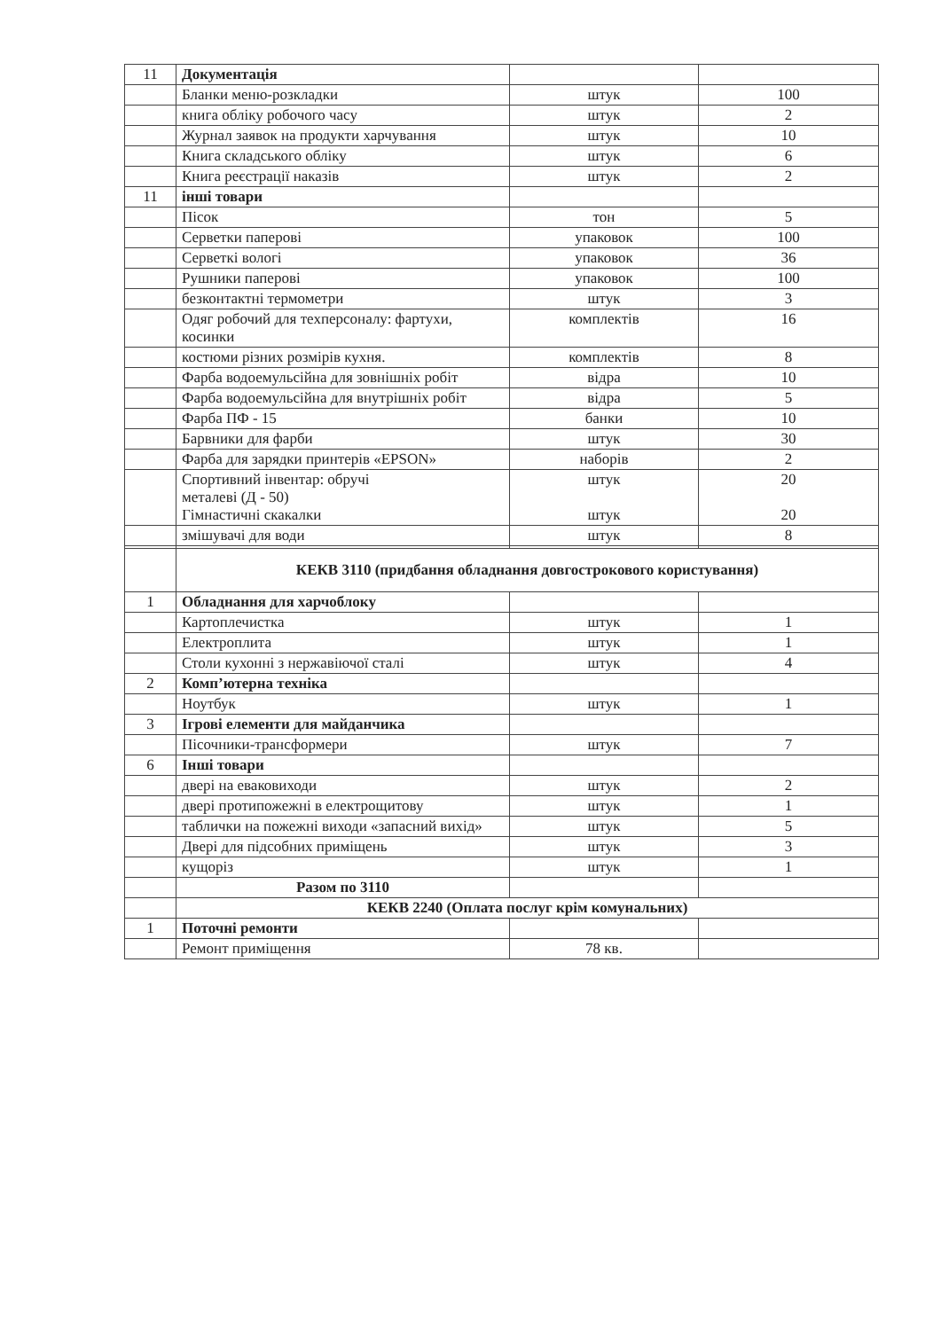| 11 | Документація | | |
| | Бланки меню-розкладки | штук | 100 |
| | книга обліку робочого часу | штук | 2 |
| | Журнал заявок на продукти харчування | штук | 10 |
| | Книга складського обліку | штук | 6 |
| | Книга реєстрації наказів | штук | 2 |
| 11 | інші товари | | |
| | Пісок | тон | 5 |
| | Серветки паперові | упаковок | 100 |
| | Серветкі вологі | упаковок | 36 |
| | Рушники паперові | упаковок | 100 |
| | безконтактні термометри | штук | 3 |
| | Одяг робочий для техперсоналу: фартухи, косинки | комплектів | 16 |
| | костюми різних розмірів кухня. | комплектів | 8 |
| | Фарба водоемульсійна для зовнішніх робіт | відра | 10 |
| | Фарба водоемульсійна для внутрішніх робіт | відра | 5 |
| | Фарба ПФ - 15 | банки | 10 |
| | Барвники для фарби | штук | 30 |
| | Фарба для зарядки принтерів «EPSON» | наборів | 2 |
| | Спортивний інвентар: обручі металеві (Д - 50) Гімнастичні скакалки | штук штук | 20 20 |
| | змішувачі для води | штук | 8 |
| | КЕКВ 3110 (придбання обладнання довгострокового користування) | | |
| 1 | Обладнання для харчоблоку | | |
| | Картоплечистка | штук | 1 |
| | Електроплита | штук | 1 |
| | Столи кухонні з нержавіючої сталі | штук | 4 |
| 2 | Комп’ютерна техніка | | |
| | Ноутбук | штук | 1 |
| 3 | Ігрові елементи для майданчика | | |
| | Пісочники-трансформери | штук | 7 |
| 6 | Інші товари | | |
| | двері на еваковиходи | штук | 2 |
| | двері протипожежні в електрощитову | штук | 1 |
| | таблички на пожежні виходи «запасний вихід» | штук | 5 |
| | Двері для підсобних приміщень | штук | 3 |
| | кущоріз | штук | 1 |
| | Разом по 3110 | | |
| | КЕКВ 2240 (Оплата послуг крім комунальних) | | |
| 1 | Поточні ремонти | | |
| | Ремонт приміщення | 78 кв. | |